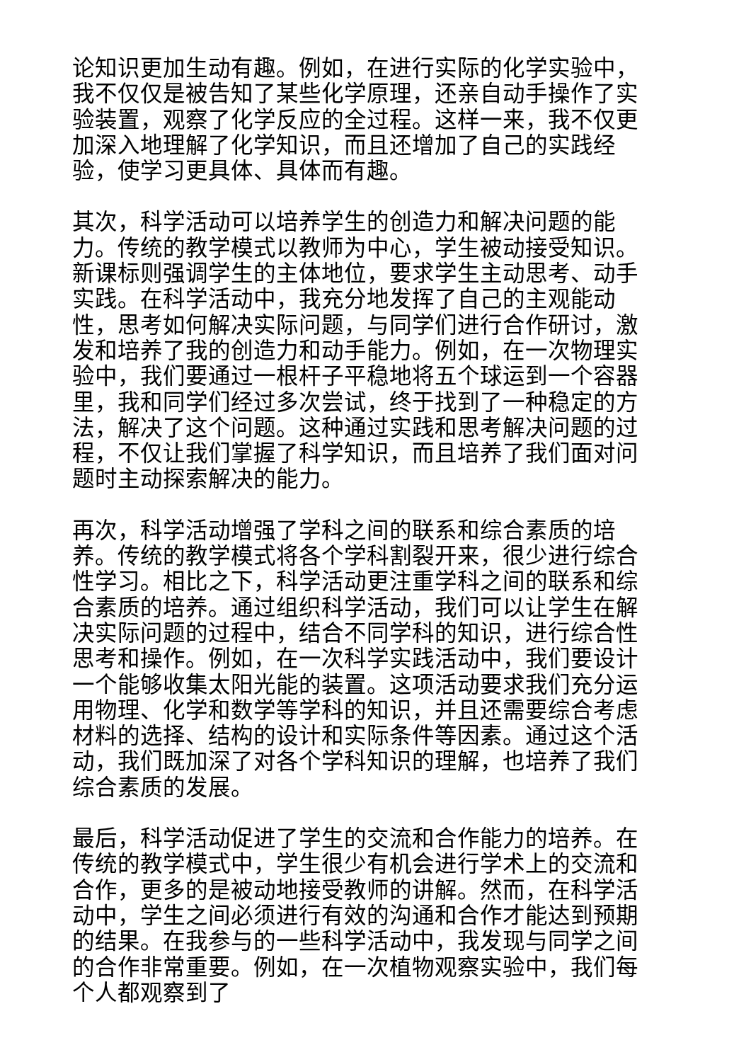论知识更加生动有趣。例如，在进行实际的化学实验中，我不仅仅是被告知了某些化学原理，还亲自动手操作了实验装置，观察了化学反应的全过程。这样一来，我不仅更加深入地理解了化学知识，而且还增加了自己的实践经验，使学习更具体、具体而有趣。
其次，科学活动可以培养学生的创造力和解决问题的能力。传统的教学模式以教师为中心，学生被动接受知识。新课标则强调学生的主体地位，要求学生主动思考、动手实践。在科学活动中，我充分地发挥了自己的主观能动性，思考如何解决实际问题，与同学们进行合作研讨，激发和培养了我的创造力和动手能力。例如，在一次物理实验中，我们要通过一根杆子平稳地将五个球运到一个容器里，我和同学们经过多次尝试，终于找到了一种稳定的方法，解决了这个问题。这种通过实践和思考解决问题的过程，不仅让我们掌握了科学知识，而且培养了我们面对问题时主动探索解决的能力。
再次，科学活动增强了学科之间的联系和综合素质的培养。传统的教学模式将各个学科割裂开来，很少进行综合性学习。相比之下，科学活动更注重学科之间的联系和综合素质的培养。通过组织科学活动，我们可以让学生在解决实际问题的过程中，结合不同学科的知识，进行综合性思考和操作。例如，在一次科学实践活动中，我们要设计一个能够收集太阳光能的装置。这项活动要求我们充分运用物理、化学和数学等学科的知识，并且还需要综合考虑材料的选择、结构的设计和实际条件等因素。通过这个活动，我们既加深了对各个学科知识的理解，也培养了我们综合素质的发展。
最后，科学活动促进了学生的交流和合作能力的培养。在传统的教学模式中，学生很少有机会进行学术上的交流和合作，更多的是被动地接受教师的讲解。然而，在科学活动中，学生之间必须进行有效的沟通和合作才能达到预期的结果。在我参与的一些科学活动中，我发现与同学之间的合作非常重要。例如，在一次植物观察实验中，我们每个人都观察到了